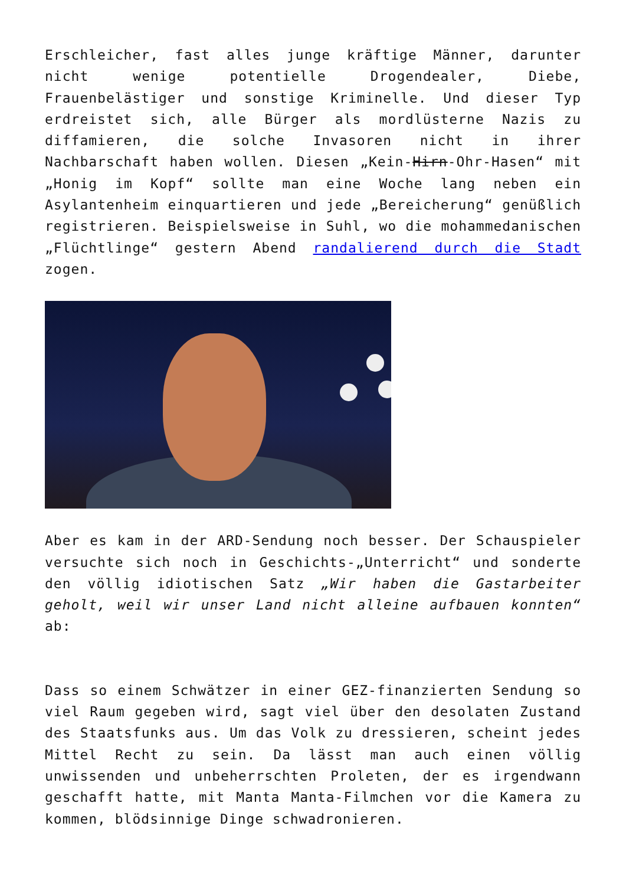Erschleicher, fast alles junge kräftige Männer, darunter nicht wenige potentielle Drogendealer, Diebe, Frauenbelästiger und sonstige Kriminelle. Und dieser Typ erdreistet sich, alle Bürger als mordlüsterne Nazis zu diffamieren, die solche Invasoren nicht in ihrer Nachbarschaft haben wollen. Diesen „Kein-Hirn-Ohr-Hasen“ mit „Honig im Kopf“ sollte man eine Woche lang neben ein Asylantenheim einquartieren und jede „Bereicherung“ genüßlich registrieren. Beispielsweise in Suhl, wo die mohammedanischen „Flüchtlinge“ gestern Abend randalierend durch die Stadt zogen.
Aber es kam in der ARD-Sendung noch besser. Der Schauspieler versuchte sich noch in Geschichts-„Unterricht“ und sonderte den völlig idiotischen Satz „Wir haben die Gastarbeiter geholt, weil wir unser Land nicht alleine aufbauen konnten“ ab:
Dass so einem Schwätzer in einer GEZ-finanzierten Sendung so viel Raum gegeben wird, sagt viel über den desolaten Zustand des Staatsfunks aus. Um das Volk zu dressieren, scheint jedes Mittel Recht zu sein. Da lässt man auch einen völlig unwissenden und unbeherrschten Proleten, der es irgendwann geschafft hatte, mit Manta Manta-Filmchen vor die Kamera zu kommen, blödsinnige Dinge schwadronieren.